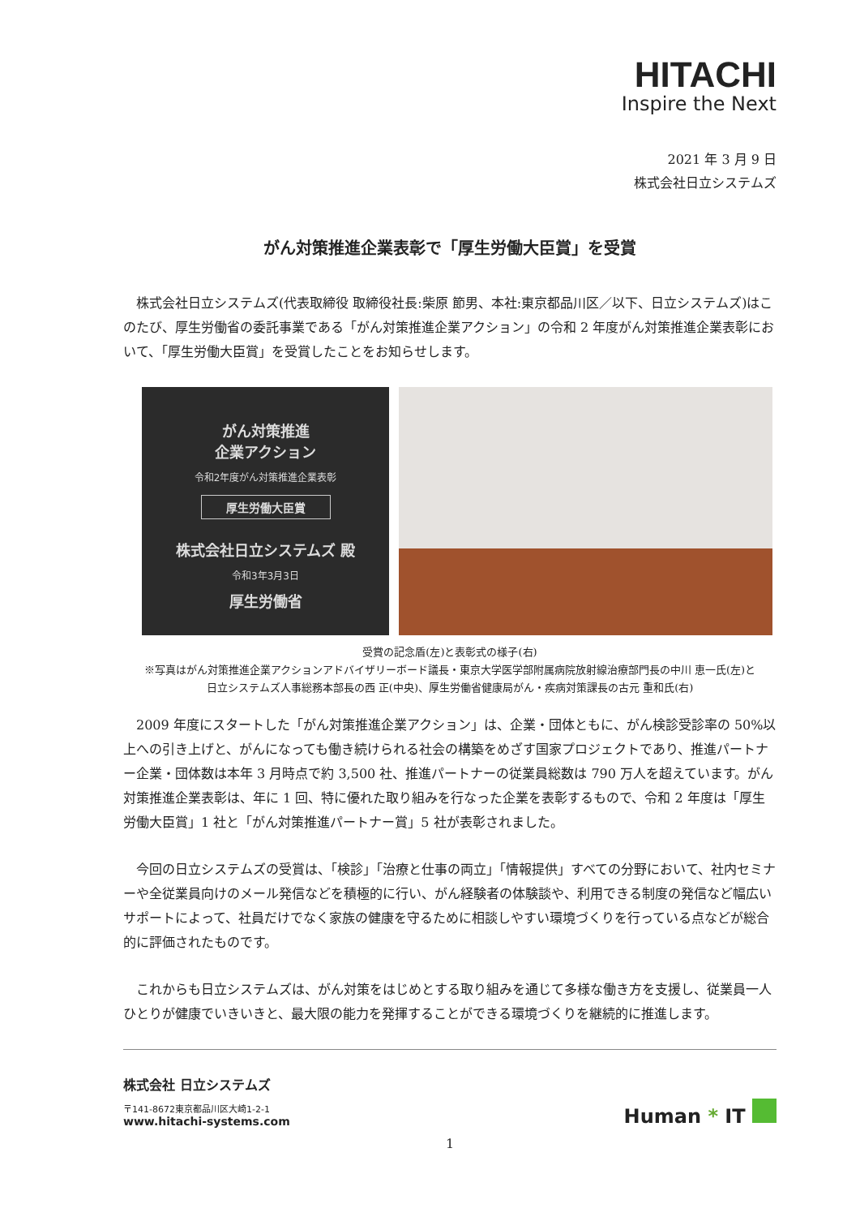HITACHI
Inspire the Next
2021 年 3 月 9 日
株式会社日立システムズ
がん対策推進企業表彰で「厚生労働大臣賞」を受賞
株式会社日立システムズ(代表取締役 取締役社長:柴原 節男、本社:東京都品川区／以下、日立システムズ)はこのたび、厚生労働省の委託事業である「がん対策推進企業アクション」の令和 2 年度がん対策推進企業表彰において、「厚生労働大臣賞」を受賞したことをお知らせします。
がん対策推進
企業アクション
令和2年度がん対策推進企業表彰
厚生労働大臣賞
株式会社日立システムズ 殿
令和3年3月3日
厚生労働省
受賞の記念盾(左)と表彰式の様子(右)
※写真はがん対策推進企業アクションアドバイザリーボード議長・東京大学医学部附属病院放射線治療部門長の中川 恵一氏(左)と
日立システムズ人事総務本部長の西 正(中央)、厚生労働省健康局がん・疾病対策課長の古元 重和氏(右)
2009 年度にスタートした「がん対策推進企業アクション」は、企業・団体ともに、がん検診受診率の 50%以上への引き上げと、がんになっても働き続けられる社会の構築をめざす国家プロジェクトであり、推進パートナー企業・団体数は本年 3 月時点で約 3,500 社、推進パートナーの従業員総数は 790 万人を超えています。がん対策推進企業表彰は、年に 1 回、特に優れた取り組みを行なった企業を表彰するもので、令和 2 年度は「厚生労働大臣賞」1 社と「がん対策推進パートナー賞」5 社が表彰されました。
今回の日立システムズの受賞は、「検診」「治療と仕事の両立」「情報提供」すべての分野において、社内セミナーや全従業員向けのメール発信などを積極的に行い、がん経験者の体験談や、利用できる制度の発信など幅広いサポートによって、社員だけでなく家族の健康を守るために相談しやすい環境づくりを行っている点などが総合的に評価されたものです。
これからも日立システムズは、がん対策をはじめとする取り組みを通じて多様な働き方を支援し、従業員一人ひとりが健康でいきいきと、最大限の能力を発揮することができる環境づくりを継続的に推進します。
株式会社 日立システムズ
〒141-8672東京都品川区大崎1-2-1
www.hitachi-systems.com
Human * IT
1